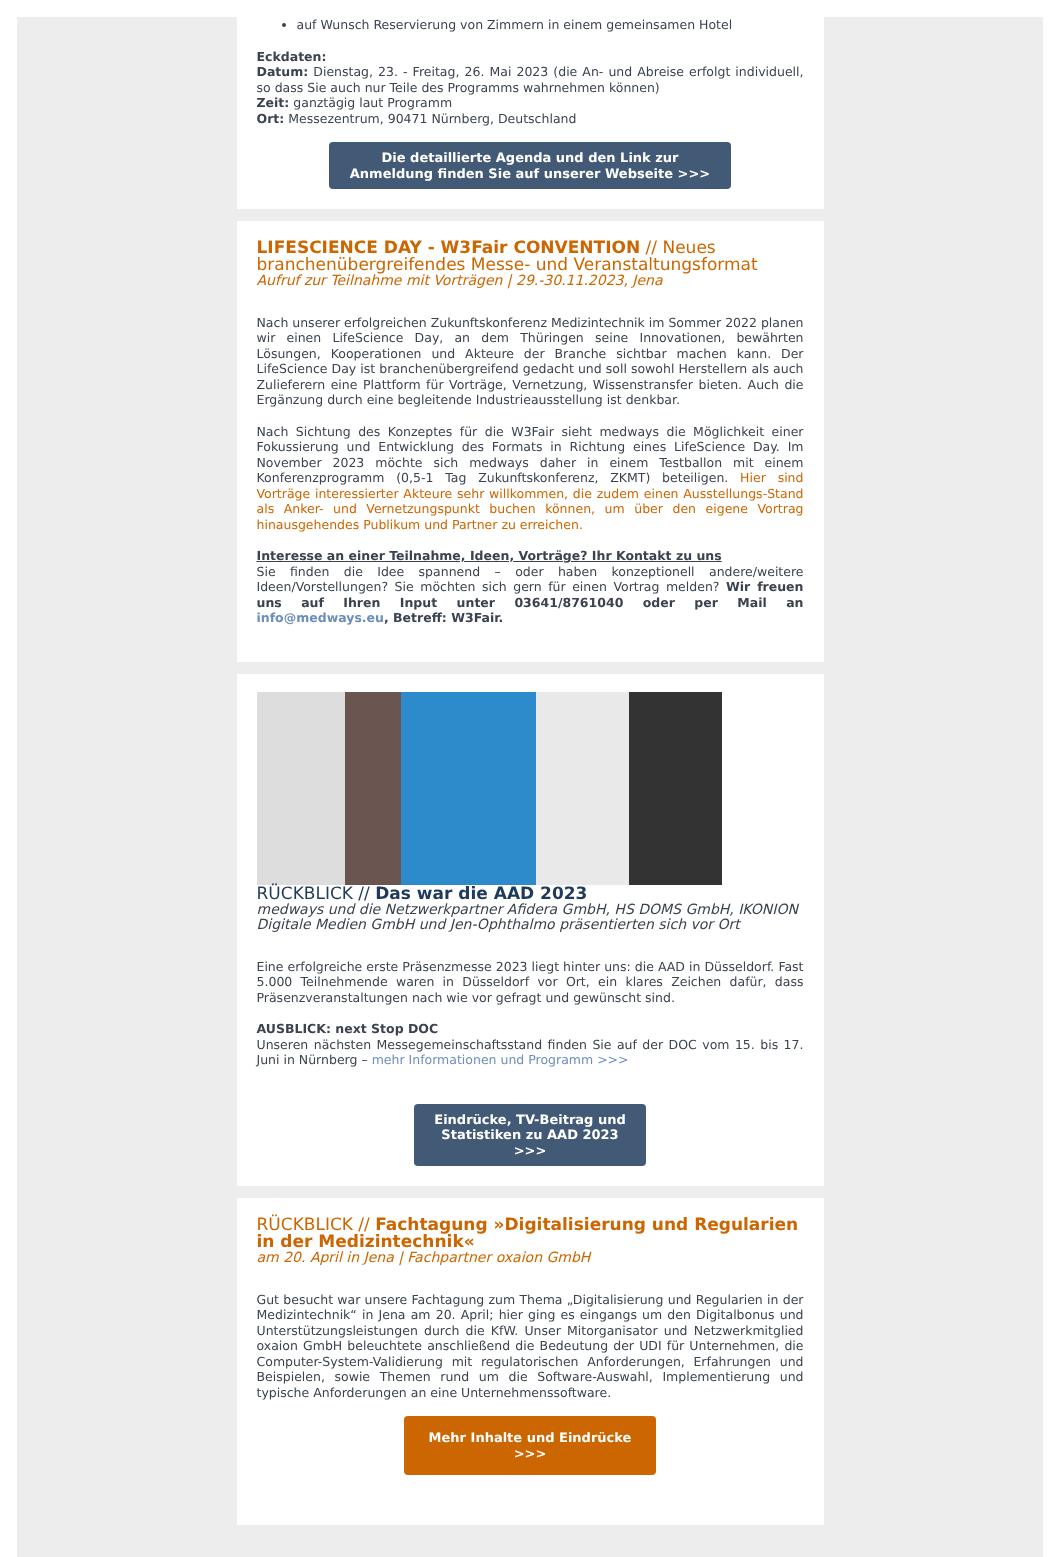auf Wunsch Reservierung von Zimmern in einem gemeinsamen Hotel
Eckdaten:
Datum: Dienstag, 23. - Freitag, 26. Mai 2023 (die An- und Abreise erfolgt individuell, so dass Sie auch nur Teile des Programms wahrnehmen können)
Zeit: ganztägig laut Programm
Ort: Messezentrum, 90471 Nürnberg, Deutschland
Die detaillierte Agenda und den Link zur Anmeldung finden Sie auf unserer Webseite >>>
LIFESCIENCE DAY - W3Fair CONVENTION // Neues branchenübergreifendes Messe- und Veranstaltungsformat
Aufruf zur Teilnahme mit Vorträgen | 29.-30.11.2023, Jena
Nach unserer erfolgreichen Zukunftskonferenz Medizintechnik im Sommer 2022 planen wir einen LifeScience Day, an dem Thüringen seine Innovationen, bewährten Lösungen, Kooperationen und Akteure der Branche sichtbar machen kann. Der LifeScience Day ist branchenübergreifend gedacht und soll sowohl Herstellern als auch Zulieferern eine Plattform für Vorträge, Vernetzung, Wissenstransfer bieten. Auch die Ergänzung durch eine begleitende Industrieausstellung ist denkbar.
Nach Sichtung des Konzeptes für die W3Fair sieht medways die Möglichkeit einer Fokussierung und Entwicklung des Formats in Richtung eines LifeScience Day. Im November 2023 möchte sich medways daher in einem Testballon mit einem Konferenzprogramm (0,5-1 Tag Zukunftskonferenz, ZKMT) beteiligen. Hier sind Vorträge interessierter Akteure sehr willkommen, die zudem einen Ausstellungs-Stand als Anker- und Vernetzungspunkt buchen können, um über den eigene Vortrag hinausgehendes Publikum und Partner zu erreichen.
Interesse an einer Teilnahme, Ideen, Vorträge? Ihr Kontakt zu uns
Sie finden die Idee spannend – oder haben konzeptionell andere/weitere Ideen/Vorstellungen? Sie möchten sich gern für einen Vortrag melden? Wir freuen uns auf Ihren Input unter 03641/8761040 oder per Mail an info@medways.eu, Betreff: W3Fair.
RÜCKBLICK // Das war die AAD 2023
medways und die Netzwerkpartner Afidera GmbH, HS DOMS GmbH, IKONION Digitale Medien GmbH und Jen-Ophthalmo präsentierten sich vor Ort
Eine erfolgreiche erste Präsenzmesse 2023 liegt hinter uns: die AAD in Düsseldorf. Fast 5.000 Teilnehmende waren in Düsseldorf vor Ort, ein klares Zeichen dafür, dass Präsenzveranstaltungen nach wie vor gefragt und gewünscht sind.
AUSBLICK: next Stop DOC
Unseren nächsten Messegemeinschaftsstand finden Sie auf der DOC vom 15. bis 17. Juni in Nürnberg – mehr Informationen und Programm >>>
Eindrücke, TV-Beitrag und Statistiken zu AAD 2023 >>>
RÜCKBLICK // Fachtagung »Digitalisierung und Regularien in der Medizintechnik«
am 20. April in Jena | Fachpartner oxaion GmbH
Gut besucht war unsere Fachtagung zum Thema „Digitalisierung und Regularien in der Medizintechnik“ in Jena am 20. April; hier ging es eingangs um den Digitalbonus und Unterstützungsleistungen durch die KfW. Unser Mitorganisator und Netzwerkmitglied oxaion GmbH beleuchtete anschließend die Bedeutung der UDI für Unternehmen, die Computer-System-Validierung mit regulatorischen Anforderungen, Erfahrungen und Beispielen, sowie Themen rund um die Software-Auswahl, Implementierung und typische Anforderungen an eine Unternehmenssoftware.
Mehr Inhalte und Eindrücke >>>